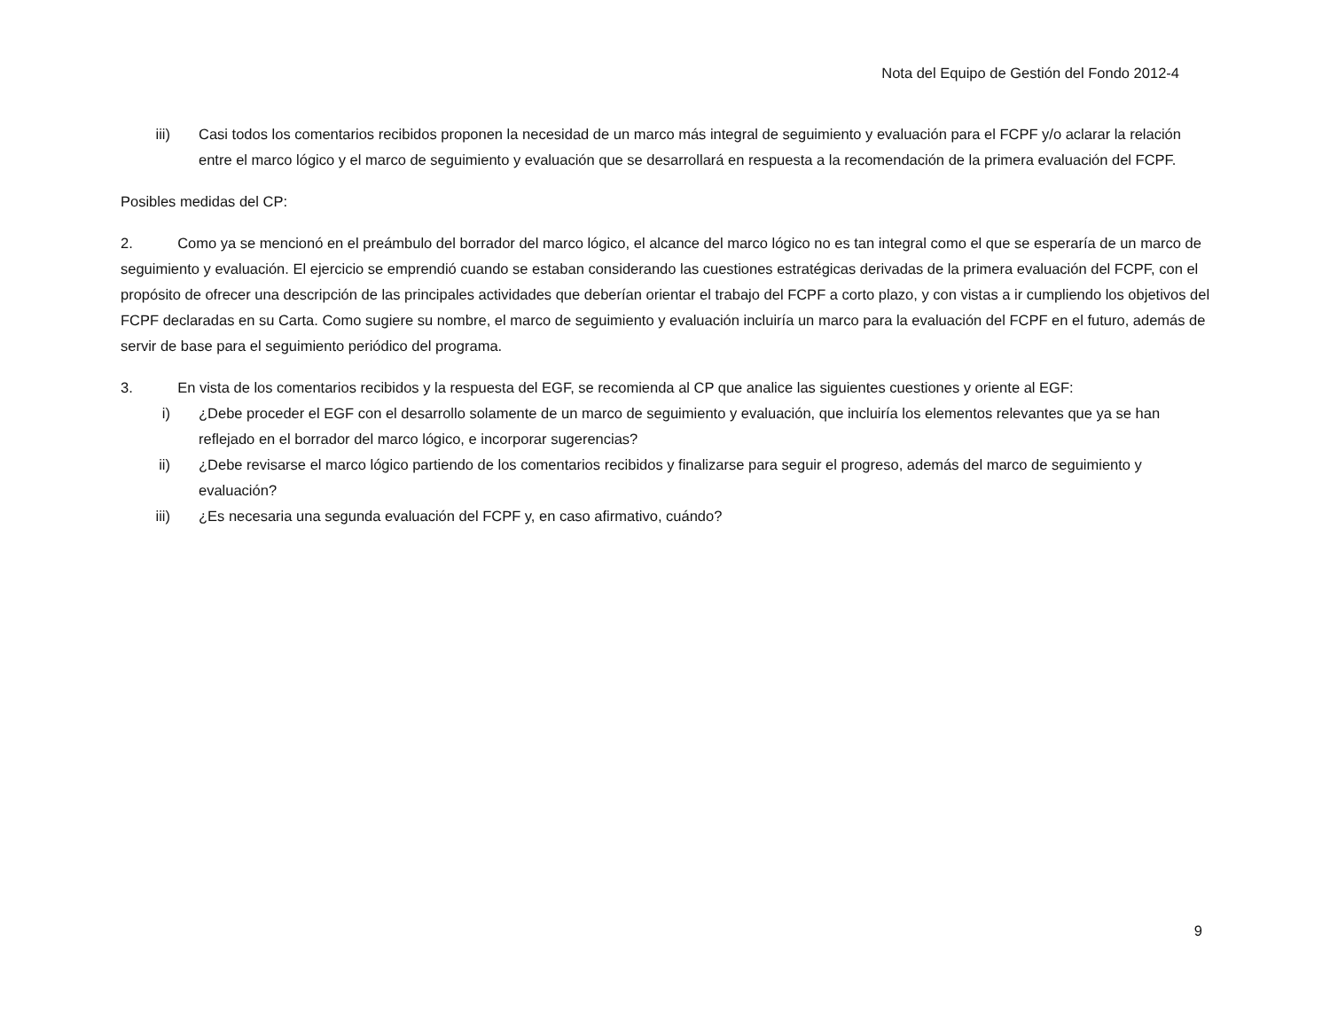Nota del Equipo de Gestión del Fondo 2012-4
iii) Casi todos los comentarios recibidos proponen la necesidad de un marco más integral de seguimiento y evaluación para el FCPF y/o aclarar la relación entre el marco lógico y el marco de seguimiento y evaluación que se desarrollará en respuesta a la recomendación de la primera evaluación del FCPF.
Posibles medidas del CP:
2. Como ya se mencionó en el preámbulo del borrador del marco lógico, el alcance del marco lógico no es tan integral como el que se esperaría de un marco de seguimiento y evaluación. El ejercicio se emprendió cuando se estaban considerando las cuestiones estratégicas derivadas de la primera evaluación del FCPF, con el propósito de ofrecer una descripción de las principales actividades que deberían orientar el trabajo del FCPF a corto plazo, y con vistas a ir cumpliendo los objetivos del FCPF declaradas en su Carta. Como sugiere su nombre, el marco de seguimiento y evaluación incluiría un marco para la evaluación del FCPF en el futuro, además de servir de base para el seguimiento periódico del programa.
3. En vista de los comentarios recibidos y la respuesta del EGF, se recomienda al CP que analice las siguientes cuestiones y oriente al EGF:
i) ¿Debe proceder el EGF con el desarrollo solamente de un marco de seguimiento y evaluación, que incluiría los elementos relevantes que ya se han reflejado en el borrador del marco lógico, e incorporar sugerencias?
ii) ¿Debe revisarse el marco lógico partiendo de los comentarios recibidos y finalizarse para seguir el progreso, además del marco de seguimiento y evaluación?
iii) ¿Es necesaria una segunda evaluación del FCPF y, en caso afirmativo, cuándo?
9